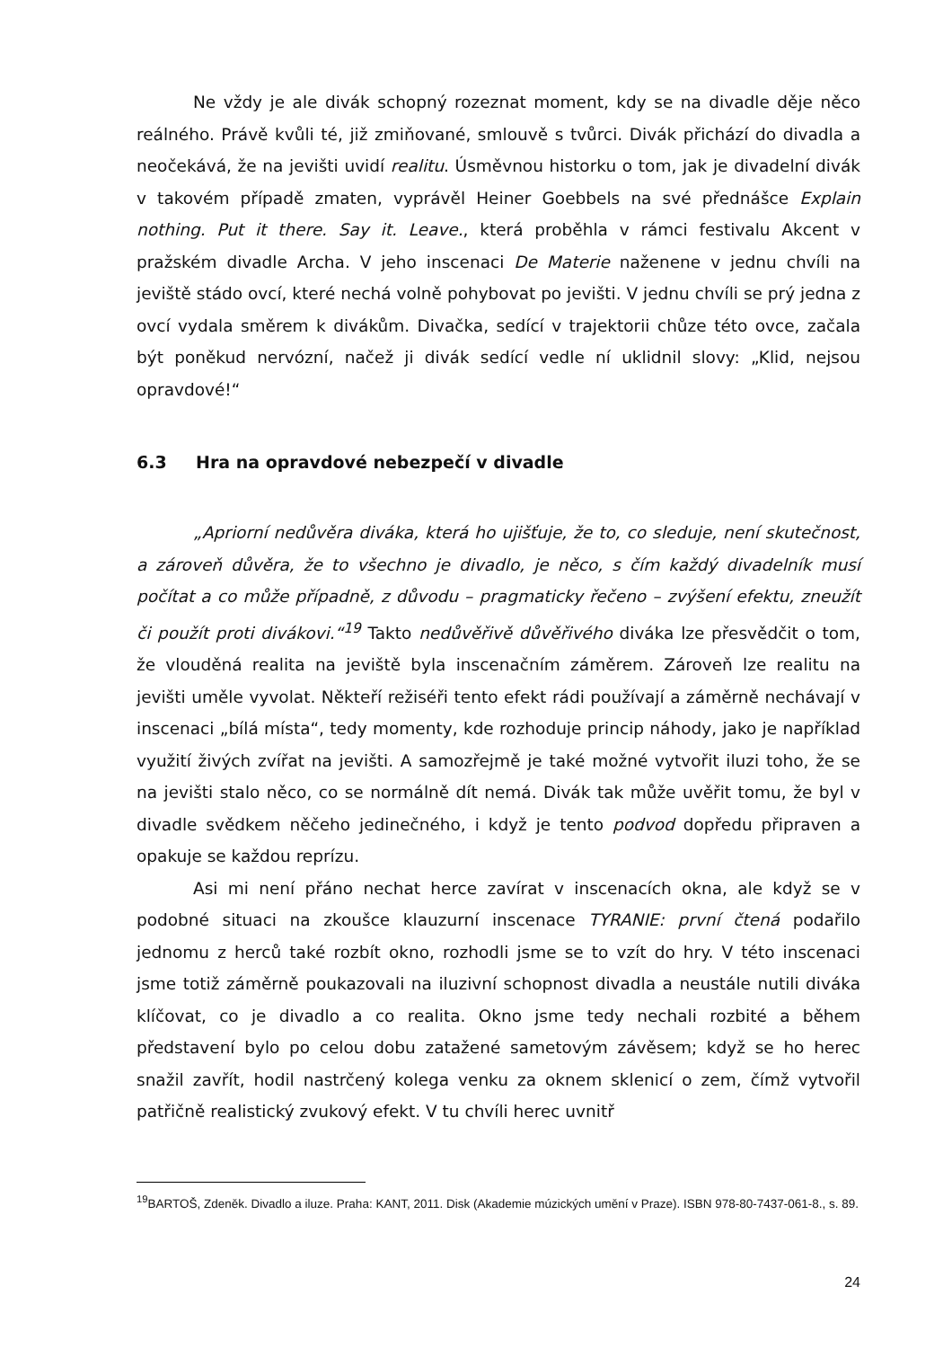Ne vždy je ale divák schopný rozeznat moment, kdy se na divadle děje něco reálného. Právě kvůli té, již zmiňované, smlouvě s tvůrci. Divák přichází do divadla a neočekává, že na jevišti uvidí realitu. Úsměvnou historku o tom, jak je divadelní divák v takovém případě zmaten, vyprávěl Heiner Goebbels na své přednášce Explain nothing. Put it there. Say it. Leave., která proběhla v rámci festivalu Akcent v pražském divadle Archa. V jeho inscenaci De Materie naženene v jednu chvíli na jeviště stádo ovcí, které nechá volně pohybovat po jevišti. V jednu chvíli se prý jedna z ovcí vydala směrem k divákům. Divačka, sedící v trajektorii chůze této ovce, začala být poněkud nervózní, načež ji divák sedící vedle ní uklidnil slovy: „Klid, nejsou opravdové!“
6.3 Hra na opravdové nebezpečí v divadle
„Apriorní nedůvěra diváka, která ho ujišťuje, že to, co sleduje, není skutečnost, a zároveň důvěra, že to všechno je divadlo, je něco, s čím každý divadelník musí počítat a co může případně, z důvodu – pragmaticky řečeno – zvýšení efektu, zneužít či použít proti divákovi.“<sup>19</sup> Takto nedůvěřivě důvěřivého diváka lze přesvědčit o tom, že vlouděná realita na jeviště byla inscenačním záměrem. Zároveň lze realitu na jevišti uměle vyvolat. Někteří režiséři tento efekt rádi používají a záměrně nechávají v inscenaci „bílá místa“, tedy momenty, kde rozhoduje princip náhody, jako je například využití živých zvířat na jevišti. A samozřejmě je také možné vytvořit iluzi toho, že se na jevišti stalo něco, co se normálně dít nemá. Divák tak může uvěřit tomu, že byl v divadle svědkem něčeho jedinečného, i když je tento podvod dopředu připraven a opakuje se každou reprízu.
Asi mi není přáno nechat herce zavírat v inscenacích okna, ale když se v podobné situaci na zkoušce klauzurní inscenace TYRANIE: první čtená podařilo jednomu z herců také rozbít okno, rozhodli jsme se to vzít do hry. V této inscenaci jsme totiž záměrně poukazovali na iluzivní schopnost divadla a neustále nutili diváka klíčovat, co je divadlo a co realita. Okno jsme tedy nechali rozbité a během představení bylo po celou dobu zatažené sametovým závěsem; když se ho herec snažil zavřít, hodil nastrčený kolega venku za oknem sklenicí o zem, čímž vytvořil patřičně realistický zvukový efekt. V tu chvíli herec uvnitř
<sup>19</sup>BARTOŠ, Zdeněk. Divadlo a iluze. Praha: KANT, 2011. Disk (Akademie múzických umění v Praze). ISBN 978-80-7437-061-8., s. 89.
24